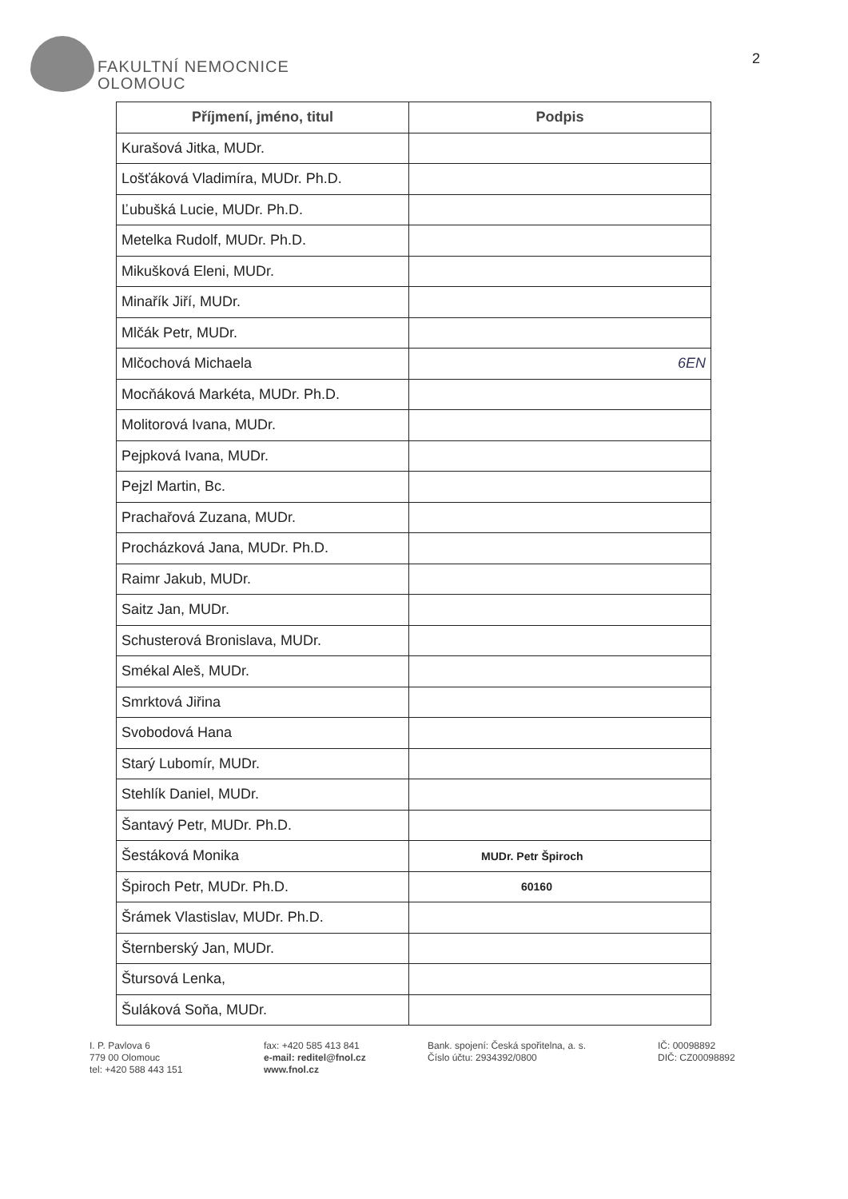FAKULTNÍ NEMOCNICE
OLOMOUC
2
| Příjmení, jméno, titul | Podpis |
| --- | --- |
| Kurašová Jitka, MUDr. | |
| Lošťáková Vladimíra, MUDr. Ph.D. | |
| Ľubušká Lucie, MUDr. Ph.D. | |
| Metelka Rudolf, MUDr. Ph.D. | |
| Mikušková Eleni, MUDr. | |
| Minařík Jiří, MUDr. | |
| Mlčák Petr, MUDr. | |
| Mlčochová Michaela | 6EN |
| Mocňáková Markéta, MUDr. Ph.D. | |
| Molitorová Ivana, MUDr. | |
| Pejpková Ivana, MUDr. | |
| Pejzl Martin, Bc. | |
| Prachařová Zuzana, MUDr. | |
| Procházková Jana, MUDr. Ph.D. | |
| Raimr Jakub, MUDr. | |
| Saitz Jan, MUDr. | |
| Schusterová Bronislava, MUDr. | |
| Smékal Aleš, MUDr. | |
| Smrktová Jiřina | |
| Svobodová Hana | |
| Starý Lubomír, MUDr. | |
| Stehlík Daniel, MUDr. | |
| Šantavý Petr, MUDr. Ph.D. | |
| Šestáková Monika | MUDr. Petr Špiroch |
| Špiroch Petr, MUDr. Ph.D. | 60160 |
| Šrámek Vlastislav, MUDr. Ph.D. | |
| Šternberský Jan, MUDr. | |
| Štursová Lenka, | |
| Šuláková Soňa, MUDr. | |
I. P. Pavlova 6
779 00 Olomouc
tel: +420 588 443 151
fax: +420 585 413 841
e-mail: reditel@fnol.cz
www.fnol.cz
Bank. spojení: Česká spořitelna, a. s.
Číslo účtu: 2934392/0800
IČ: 00098892
DIČ: CZ00098892